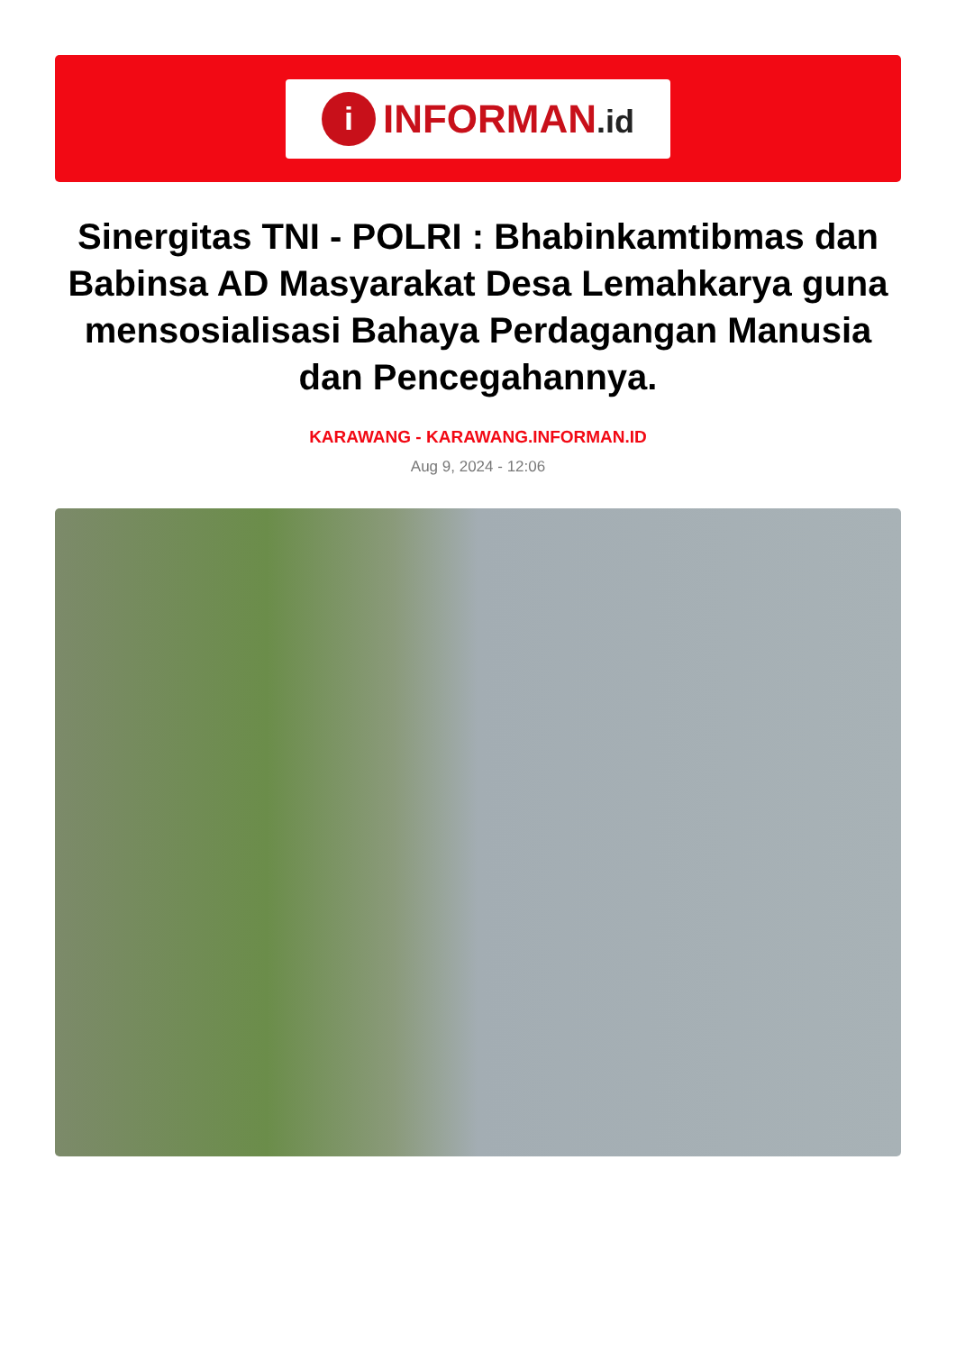i
INFORMAN.id
Sinergitas TNI - POLRI : Bhabinkamtibmas dan Babinsa AD Masyarakat Desa Lemahkarya guna mensosialisasi Bahaya Perdagangan Manusia dan Pencegahannya.
KARAWANG - KARAWANG.INFORMAN.ID
Aug 9, 2024 - 12:06